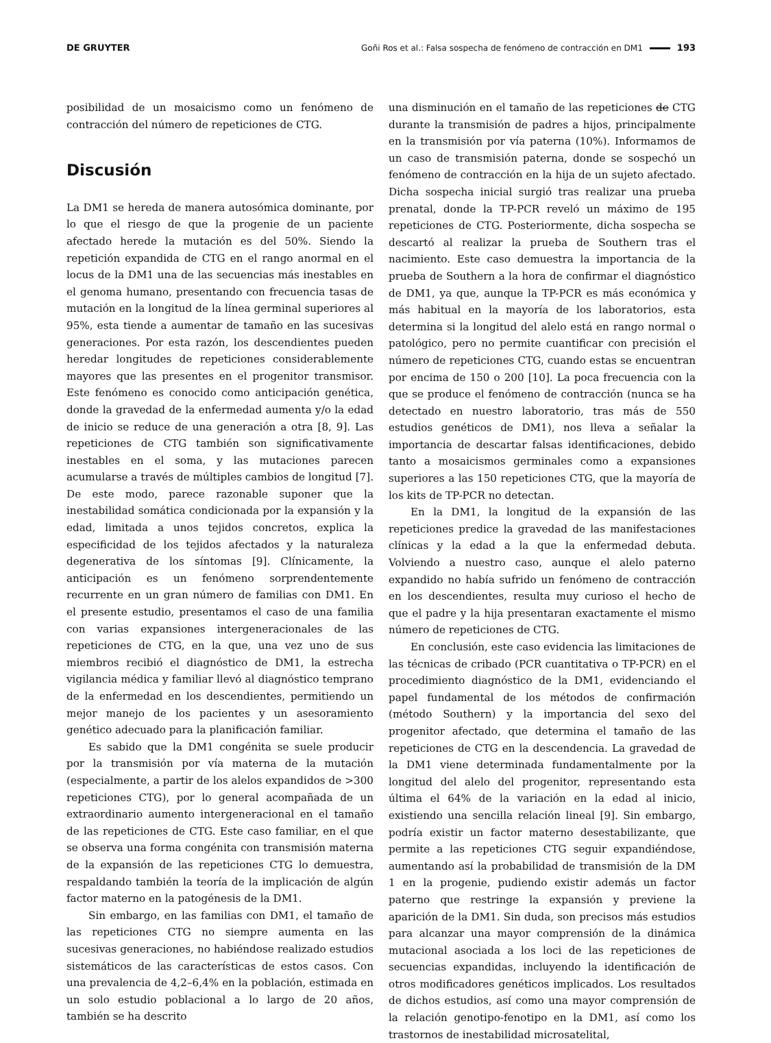DE GRUYTER
Goñi Ros et al.: Falsa sospecha de fenómeno de contracción en DM1 193
posibilidad de un mosaicismo como un fenómeno de contracción del número de repeticiones de CTG.
Discusión
La DM1 se hereda de manera autosómica dominante, por lo que el riesgo de que la progenie de un paciente afectado herede la mutación es del 50%. Siendo la repetición expandida de CTG en el rango anormal en el locus de la DM1 una de las secuencias más inestables en el genoma humano, presentando con frecuencia tasas de mutación en la longitud de la línea germinal superiores al 95%, esta tiende a aumentar de tamaño en las sucesivas generaciones. Por esta razón, los descendientes pueden heredar longitudes de repeticiones considerablemente mayores que las presentes en el progenitor transmisor. Este fenómeno es conocido como anticipación genética, donde la gravedad de la enfermedad aumenta y/o la edad de inicio se reduce de una generación a otra [8, 9]. Las repeticiones de CTG también son significativamente inestables en el soma, y las mutaciones parecen acumularse a través de múltiples cambios de longitud [7]. De este modo, parece razonable suponer que la inestabilidad somática condicionada por la expansión y la edad, limitada a unos tejidos concretos, explica la especificidad de los tejidos afectados y la naturaleza degenerativa de los síntomas [9]. Clínicamente, la anticipación es un fenómeno sorprendentemente recurrente en un gran número de familias con DM1. En el presente estudio, presentamos el caso de una familia con varias expansiones intergeneracionales de las repeticiones de CTG, en la que, una vez uno de sus miembros recibió el diagnóstico de DM1, la estrecha vigilancia médica y familiar llevó al diagnóstico temprano de la enfermedad en los descendientes, permitiendo un mejor manejo de los pacientes y un asesoramiento genético adecuado para la planificación familiar.
Es sabido que la DM1 congénita se suele producir por la transmisión por vía materna de la mutación (especialmente, a partir de los alelos expandidos de >300 repeticiones CTG), por lo general acompañada de un extraordinario aumento intergeneracional en el tamaño de las repeticiones de CTG. Este caso familiar, en el que se observa una forma congénita con transmisión materna de la expansión de las repeticiones CTG lo demuestra, respaldando también la teoría de la implicación de algún factor materno en la patogénesis de la DM1.
Sin embargo, en las familias con DM1, el tamaño de las repeticiones CTG no siempre aumenta en las sucesivas generaciones, no habiéndose realizado estudios sistemáticos de las características de estos casos. Con una prevalencia de 4,2–6,4% en la población, estimada en un solo estudio poblacional a lo largo de 20 años, también se ha descrito
una disminución en el tamaño de las repeticiones de CTG durante la transmisión de padres a hijos, principalmente en la transmisión por vía paterna (10%). Informamos de un caso de transmisión paterna, donde se sospechó un fenómeno de contracción en la hija de un sujeto afectado. Dicha sospecha inicial surgió tras realizar una prueba prenatal, donde la TP-PCR reveló un máximo de 195 repeticiones de CTG. Posteriormente, dicha sospecha se descartó al realizar la prueba de Southern tras el nacimiento. Este caso demuestra la importancia de la prueba de Southern a la hora de confirmar el diagnóstico de DM1, ya que, aunque la TP-PCR es más económica y más habitual en la mayoría de los laboratorios, esta determina si la longitud del alelo está en rango normal o patológico, pero no permite cuantificar con precisión el número de repeticiones CTG, cuando estas se encuentran por encima de 150 o 200 [10]. La poca frecuencia con la que se produce el fenómeno de contracción (nunca se ha detectado en nuestro laboratorio, tras más de 550 estudios genéticos de DM1), nos lleva a señalar la importancia de descartar falsas identificaciones, debido tanto a mosaicismos germinales como a expansiones superiores a las 150 repeticiones CTG, que la mayoría de los kits de TP-PCR no detectan.
En la DM1, la longitud de la expansión de las repeticiones predice la gravedad de las manifestaciones clínicas y la edad a la que la enfermedad debuta. Volviendo a nuestro caso, aunque el alelo paterno expandido no había sufrido un fenómeno de contracción en los descendientes, resulta muy curioso el hecho de que el padre y la hija presentaran exactamente el mismo número de repeticiones de CTG.
En conclusión, este caso evidencia las limitaciones de las técnicas de cribado (PCR cuantitativa o TP-PCR) en el procedimiento diagnóstico de la DM1, evidenciando el papel fundamental de los métodos de confirmación (método Southern) y la importancia del sexo del progenitor afectado, que determina el tamaño de las repeticiones de CTG en la descendencia. La gravedad de la DM1 viene determinada fundamentalmente por la longitud del alelo del progenitor, representando esta última el 64% de la variación en la edad al inicio, existiendo una sencilla relación lineal [9]. Sin embargo, podría existir un factor materno desestabilizante, que permite a las repeticiones CTG seguir expandiéndose, aumentando así la probabilidad de transmisión de la DM 1 en la progenie, pudiendo existir además un factor paterno que restringe la expansión y previene la aparición de la DM1. Sin duda, son precisos más estudios para alcanzar una mayor comprensión de la dinámica mutacional asociada a los loci de las repeticiones de secuencias expandidas, incluyendo la identificación de otros modificadores genéticos implicados. Los resultados de dichos estudios, así como una mayor comprensión de la relación genotipo-fenotipo en la DM1, así como los trastornos de inestabilidad microsatelital,